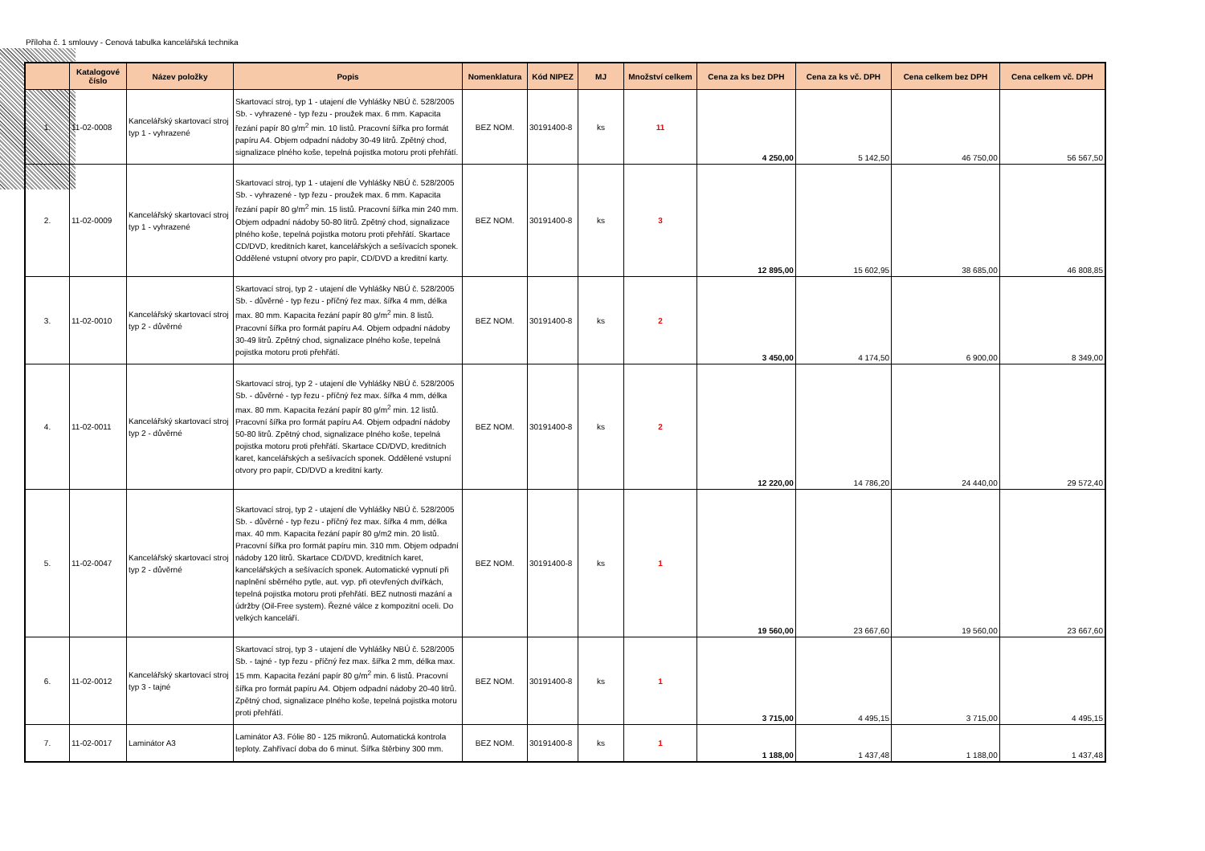Příloha č. 1 smlouvy - Cenová tabulka kancelářská technika
| | Katalogové číslo | Název položky | Popis | Nomenklatura | Kód NIPEZ | MJ | Množství celkem | Cena za ks bez DPH | Cena za ks vč. DPH | Cena celkem bez DPH | Cena celkem vč. DPH |
| --- | --- | --- | --- | --- | --- | --- | --- | --- | --- | --- | --- |
| 1. | 11-02-0008 | Kancelářský skartovací stroj typ 1 - vyhrazené | Skartovací stroj, typ 1 - utajení dle Vyhlášky NBÚ č. 528/2005 Sb. - vyhrazené - typ řezu - proužek max. 6 mm. Kapacita řezání papír 80 g/m<sup>2</sup> min. 10 listů. Pracovní šířka pro formát papíru A4. Objem odpadní nádoby 30-49 litrů. Zpětný chod, signalizace plného koše, tepelná pojistka motoru proti přehřátí. | BEZ NOM. | 30191400-8 | ks | 11 | 4 250,00 | 5 142,50 | 46 750,00 | 56 567,50 |
| 2. | 11-02-0009 | Kancelářský skartovací stroj typ 1 - vyhrazené | Skartovací stroj, typ 1 - utajení dle Vyhlášky NBÚ č. 528/2005 Sb. - vyhrazené - typ řezu - proužek max. 6 mm. Kapacita řezání papír 80 g/m<sup>2</sup> min. 15 listů. Pracovní šířka min 240 mm. Objem odpadní nádoby 50-80 litrů. Zpětný chod, signalizace plného koše, tepelná pojistka motoru proti přehřátí. Skartace CD/DVD, kreditních karet, kancelářských a sešívacích sponek. Oddělené vstupní otvory pro papír, CD/DVD a kreditní karty. | BEZ NOM. | 30191400-8 | ks | 3 | 12 895,00 | 15 602,95 | 38 685,00 | 46 808,85 |
| 3. | 11-02-0010 | Kancelářský skartovací stroj typ 2 - důvěrné | Skartovací stroj, typ 2 - utajení dle Vyhlášky NBÚ č. 528/2005 Sb. - důvěrné - typ řezu - příčný řez max. šířka 4 mm, délka max. 80 mm. Kapacita řezání papír 80 g/m<sup>2</sup> min. 8 listů. Pracovní šířka pro formát papíru A4. Objem odpadní nádoby 30-49 litrů. Zpětný chod, signalizace plného koše, tepelná pojistka motoru proti přehřátí. | BEZ NOM. | 30191400-8 | ks | 2 | 3 450,00 | 4 174,50 | 6 900,00 | 8 349,00 |
| 4. | 11-02-0011 | Kancelářský skartovací stroj typ 2 - důvěrné | Skartovací stroj, typ 2 - utajení dle Vyhlášky NBÚ č. 528/2005 Sb. - důvěrné - typ řezu - příčný řez max. šířka 4 mm, délka max. 80 mm. Kapacita řezání papír 80 g/m<sup>2</sup> min. 12 listů. Pracovní šířka pro formát papíru A4. Objem odpadní nádoby 50-80 litrů. Zpětný chod, signalizace plného koše, tepelná pojistka motoru proti přehřátí. Skartace CD/DVD, kreditních karet, kancelářských a sešívacích sponek. Oddělené vstupní otvory pro papír, CD/DVD a kreditní karty. | BEZ NOM. | 30191400-8 | ks | 2 | 12 220,00 | 14 786,20 | 24 440,00 | 29 572,40 |
| 5. | 11-02-0047 | Kancelářský skartovací stroj typ 2 - důvěrné | Skartovací stroj, typ 2 - utajení dle Vyhlášky NBÚ č. 528/2005 Sb. - důvěrné - typ řezu - příčný řez max. šířka 4 mm, délka max. 40 mm. Kapacita řezání papír 80 g/m2 min. 20 listů. Pracovní šířka pro formát papíru min. 310 mm. Objem odpadní nádoby 120 litrů. Skartace CD/DVD, kreditních karet, kancelářských a sešívacích sponek. Automatické vypnutí při naplnění sběrného pytle, aut. vyp. při otevřených dvířkách, tepelná pojistka motoru proti přehřátí. BEZ nutnosti mazání a údržby (Oil-Free system). Řezné válce z kompozitní oceli. Do velkých kanceláří. | BEZ NOM. | 30191400-8 | ks | 1 | 19 560,00 | 23 667,60 | 19 560,00 | 23 667,60 |
| 6. | 11-02-0012 | Kancelářský skartovací stroj typ 3 - tajné | Skartovací stroj, typ 3 - utajení dle Vyhlášky NBÚ č. 528/2005 Sb. - tajné - typ řezu - příčný řez max. šířka 2 mm, délka max. 15 mm. Kapacita řezání papír 80 g/m<sup>2</sup> min. 6 listů. Pracovní šířka pro formát papíru A4. Objem odpadní nádoby 20-40 litrů. Zpětný chod, signalizace plného koše, tepelná pojistka motoru proti přehřátí. | BEZ NOM. | 30191400-8 | ks | 1 | 3 715,00 | 4 495,15 | 3 715,00 | 4 495,15 |
| 7. | 11-02-0017 | Laminátor A3 | Laminátor A3. Fólie 80 - 125 mikronů. Automatická kontrola teploty. Zahřívací doba do 6 minut. Šířka štěrbiny 300 mm. | BEZ NOM. | 30191400-8 | ks | 1 | 1 188,00 | 1 437,48 | 1 188,00 | 1 437,48 |